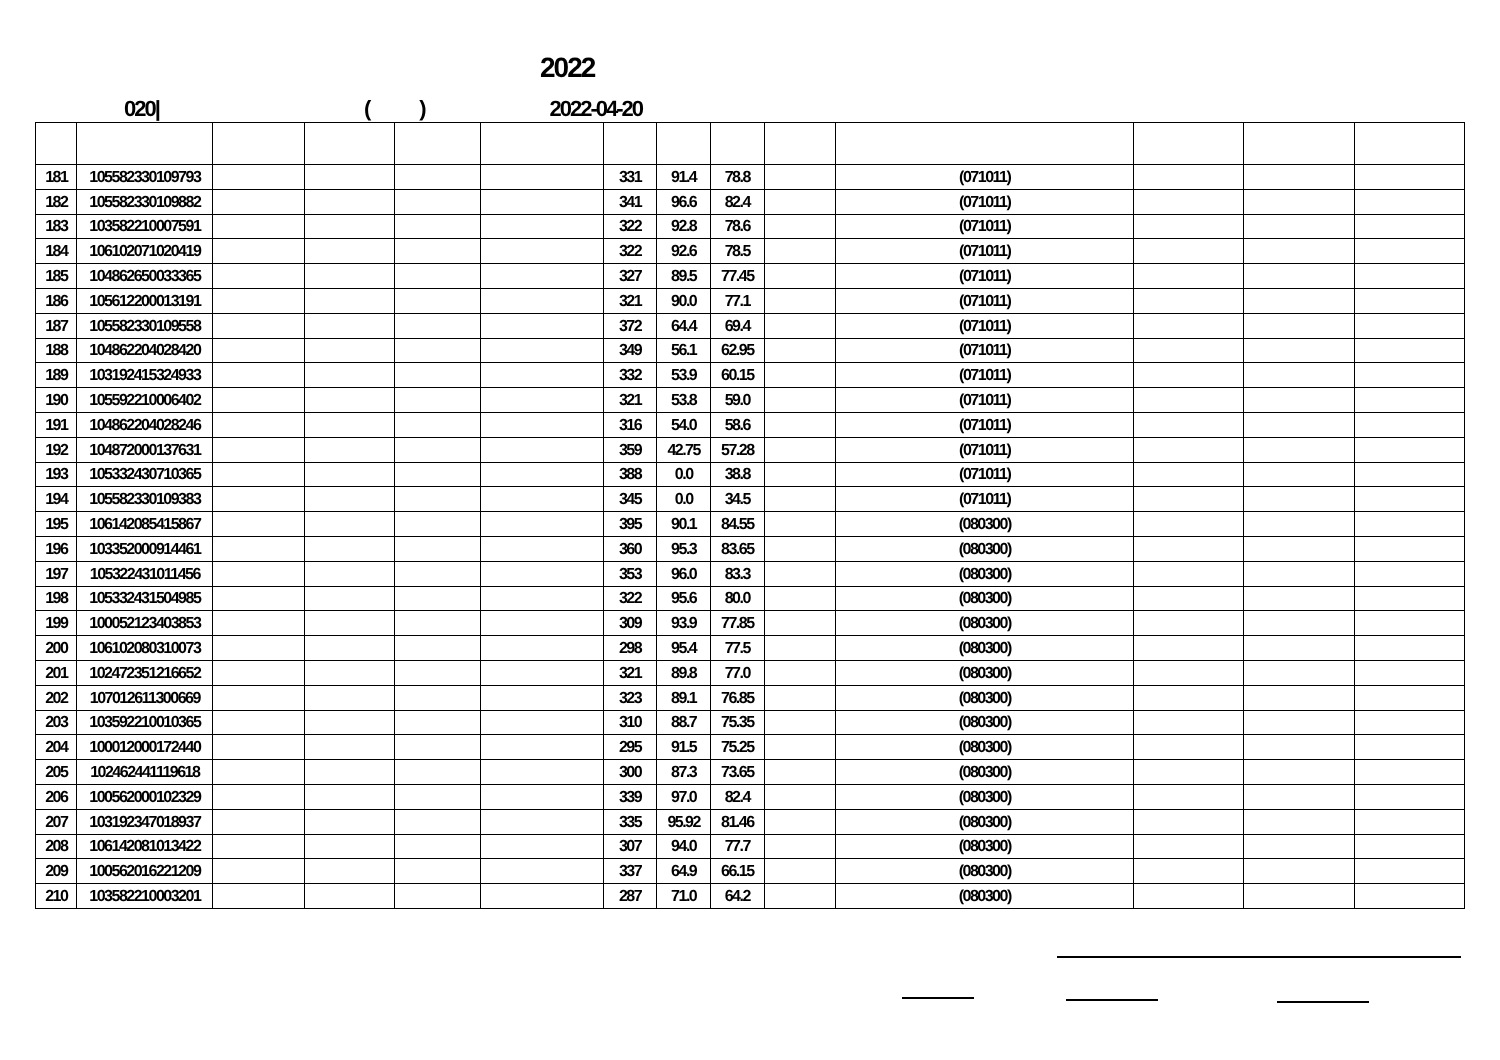2022
020| () 2022-04-20
| 181 | 10558233010979​3 | | | | | 331 | 91.4 | 78.8 | | (071011) | | | |
| 182 | 105582330109882 | | | | | 341 | 96.6 | 82.4 | | (071011) | | | |
| 183 | 103582210007591 | | | | | 322 | 92.8 | 78.6 | | (071011) | | | |
| 184 | 106102071020419 | | | | | 322 | 92.6 | 78.5 | | (071011) | | | |
| 185 | 104862650033365 | | | | | 327 | 89.5 | 77.45 | | (071011) | | | |
| 186 | 105612200013191 | | | | | 321 | 90.0 | 77.1 | | (071011) | | | |
| 187 | 105582330109558 | | | | | 372 | 64.4 | 69.4 | | (071011) | | | |
| 188 | 104862204028420 | | | | | 349 | 56.1 | 62.95 | | (071011) | | | |
| 189 | 103192415324933 | | | | | 332 | 53.9 | 60.15 | | (071011) | | | |
| 190 | 105592210006402 | | | | | 321 | 53.8 | 59.0 | | (071011) | | | |
| 191 | 104862204028246 | | | | | 316 | 54.0 | 58.6 | | (071011) | | | |
| 192 | 104872000137631 | | | | | 359 | 42.75 | 57.28 | | (071011) | | | |
| 193 | 105332430710365 | | | | | 388 | 0.0 | 38.8 | | (071011) | | | |
| 194 | 105582330109383 | | | | | 345 | 0.0 | 34.5 | | (071011) | | | |
| 195 | 106142085415867 | | | | | 395 | 90.1 | 84.55 | | (080300) | | | |
| 196 | 103352000914461 | | | | | 360 | 95.3 | 83.65 | | (080300) | | | |
| 197 | 105322431011456 | | | | | 353 | 96.0 | 83.3 | | (080300) | | | |
| 198 | 105332431504985 | | | | | 322 | 95.6 | 80.0 | | (080300) | | | |
| 199 | 100052123403853 | | | | | 309 | 93.9 | 77.85 | | (080300) | | | |
| 200 | 106102080310073 | | | | | 298 | 95.4 | 77.5 | | (080300) | | | |
| 201 | 102472351216652 | | | | | 321 | 89.8 | 77.0 | | (080300) | | | |
| 202 | 107012611300669 | | | | | 323 | 89.1 | 76.85 | | (080300) | | | |
| 203 | 103592210010365 | | | | | 310 | 88.7 | 75.35 | | (080300) | | | |
| 204 | 100012000172440 | | | | | 295 | 91.5 | 75.25 | | (080300) | | | |
| 205 | 102462441119618 | | | | | 300 | 87.3 | 73.65 | | (080300) | | | |
| 206 | 100562000102329 | | | | | 339 | 97.0 | 82.4 | | (080300) | | | |
| 207 | 103192347018937 | | | | | 335 | 95.92 | 81.46 | | (080300) | | | |
| 208 | 106142081013422 | | | | | 307 | 94.0 | 77.7 | | (080300) | | | |
| 209 | 100562016221209 | | | | | 337 | 64.9 | 66.15 | | (080300) | | | |
| 210 | 103582210003201 | | | | | 287 | 71.0 | 64.2 | | (080300) | | | |